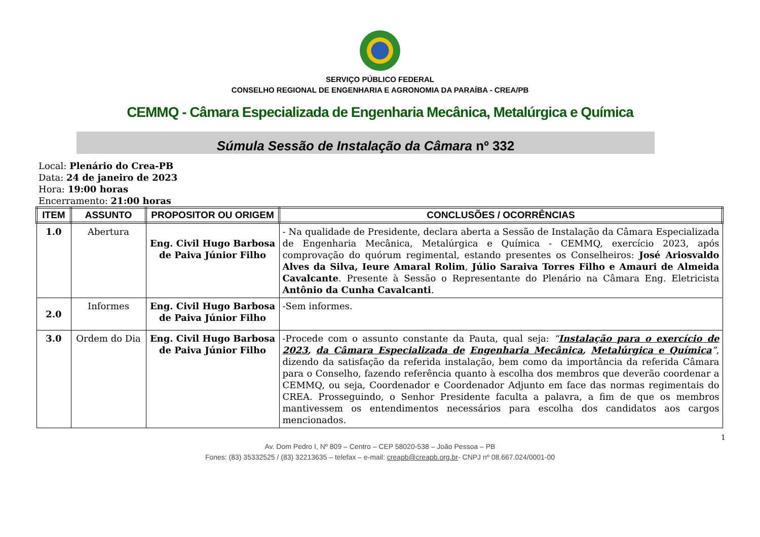SERVIÇO PÚBLICO FEDERAL
CONSELHO REGIONAL DE ENGENHARIA E AGRONOMIA DA PARAÍBA - CREA/PB
CEMMQ - Câmara Especializada de Engenharia Mecânica, Metalúrgica e Química
Súmula Sessão de Instalação da Câmara nº 332
Local: Plenário do Crea-PB
Data: 24 de janeiro de 2023
Hora: 19:00 horas
Encerramento: 21:00 horas
| ITEM | ASSUNTO | PROPOSITOR OU ORIGEM | CONCLUSÕES / OCORRÊNCIAS |
| --- | --- | --- | --- |
| 1.0 | Abertura | Eng. Civil Hugo Barbosa de Paiva Júnior Filho | - Na qualidade de Presidente, declara aberta a Sessão de Instalação da Câmara Especializada de Engenharia Mecânica, Metalúrgica e Química - CEMMQ, exercício 2023, após comprovação do quórum regimental, estando presentes os Conselheiros: José Ariosvaldo Alves da Silva, Ieure Amaral Rolim , Júlio Saraiva Torres Filho e Amauri de Almeida Cavalcante . Presente à Sessão o Representante do Plenário na Câmara Eng. Eletricista Antônio da Cunha Cavalcanti . |
| 2.0 | Informes | Eng. Civil Hugo Barbosa de Paiva Júnior Filho | -Sem informes. |
| 3.0 | Ordem do Dia | Eng. Civil Hugo Barbosa de Paiva Júnior Filho | -Procede com o assunto constante da Pauta, qual seja: “ Instalação para o exercício de 2023 , da Câmara Especializada de Engenharia Mecânica , Metalúrgica e Química ” , dizendo da satisfação da referida instalação, bem como da importância da referida Câmara para o Conselho, fazendo referência quanto à escolha dos membros que deverão coordenar a CEMMQ, ou seja, Coordenador e Coordenador Adjunto em face das normas regimentais do CREA. Prosseguindo, o Senhor Presidente faculta a palavra, a fim de que os membros mantivessem os entendimentos necessários para escolha dos candidatos aos cargos mencionados. |
1
Av. Dom Pedro I, Nº 809 – Centro – CEP 58020-538 – João Pessoa – PB
Fones: (83) 35332525 / (83) 32213635 – telefax – e-mail: creapb@creapb.org.br- CNPJ nº 08.667.024/0001-00